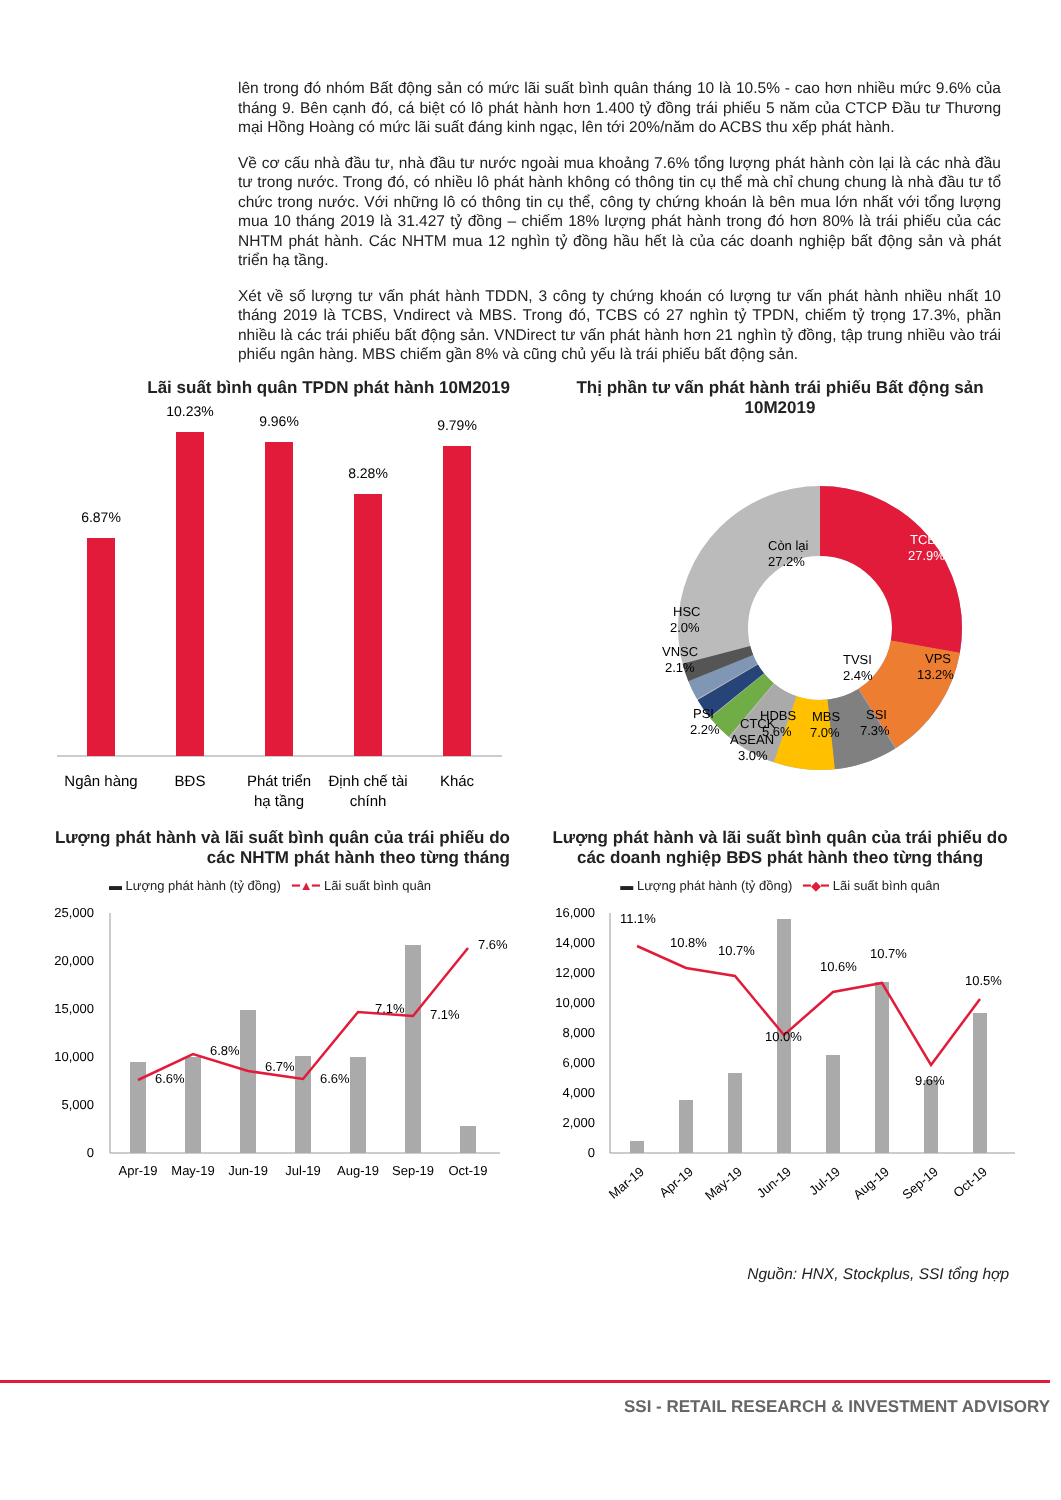lên trong đó nhóm Bất động sản có mức lãi suất bình quân tháng 10 là 10.5% - cao hơn nhiều mức 9.6% của tháng 9. Bên cạnh đó, cá biệt có lô phát hành hơn 1.400 tỷ đồng trái phiếu 5 năm của CTCP Đầu tư Thương mại Hồng Hoàng có mức lãi suất đáng kinh ngạc, lên tới 20%/năm do ACBS thu xếp phát hành.
Về cơ cấu nhà đầu tư, nhà đầu tư nước ngoài mua khoảng 7.6% tổng lượng phát hành còn lại là các nhà đầu tư trong nước. Trong đó, có nhiều lô phát hành không có thông tin cụ thể mà chỉ chung chung là nhà đầu tư tổ chức trong nước. Với những lô có thông tin cụ thể, công ty chứng khoán là bên mua lớn nhất với tổng lượng mua 10 tháng 2019 là 31.427 tỷ đồng – chiếm 18% lượng phát hành trong đó hơn 80% là trái phiếu của các NHTM phát hành. Các NHTM mua 12 nghìn tỷ đồng hầu hết là của các doanh nghiệp bất động sản và phát triển hạ tầng.
Xét về số lượng tư vấn phát hành TDDN, 3 công ty chứng khoán có lượng tư vấn phát hành nhiều nhất 10 tháng 2019 là TCBS, Vndirect và MBS. Trong đó, TCBS có 27 nghìn tỷ TPDN, chiếm tỷ trọng 17.3%, phần nhiều là các trái phiếu bất động sản. VNDirect tư vấn phát hành hơn 21 nghìn tỷ đồng, tập trung nhiều vào trái phiếu ngân hàng. MBS chiếm gần 8% và cũng chủ yếu là trái phiếu bất động sản.
Lãi suất bình quân TPDN phát hành 10M2019
6.87%
10.23%
9.96%
8.28%
9.79%
Ngân hàng
BĐS
Phát triển
hạ tầng
Định chế tài
chính
Khác
Thị phần tư vấn phát hành trái phiếu Bất động sản 10M2019
Còn lại
27.2%
TCBS
27.9%
VPS
13.2%
SSI
7.3%
MBS
7.0%
HDBS
5.6%
HSC
2.0%
VNSC
2.1%
PSI
2.2%
CTCK
ASEAN
3.0%
TVSI
2.4%
Lượng phát hành và lãi suất bình quân của trái phiếu do các NHTM phát hành theo từng tháng
▬ Lượng phát hành (tỷ đồng) ━▲━ Lãi suất bình quân
25,000
20,000
15,000
10,000
5,000
0
6.6%
6.8%
6.7%
6.6%
7.1%
7.1%
7.6%
Apr-19
May-19
Jun-19
Jul-19
Aug-19
Sep-19
Oct-19
Lượng phát hành và lãi suất bình quân của trái phiếu do các doanh nghiệp BĐS phát hành theo từng tháng
▬ Lượng phát hành (tỷ đồng) ━◆━ Lãi suất bình quân
16,000
14,000
12,000
10,000
8,000
6,000
4,000
2,000
0
11.1%
10.8%
10.7%
10.0%
10.6%
10.7%
9.6%
10.5%
Mar-19
Apr-19
May-19
Jun-19
Jul-19
Aug-19
Sep-19
Oct-19
Nguồn: HNX, Stockplus, SSI tổng hợp
SSI - RETAIL RESEARCH & INVESTMENT ADVISORY